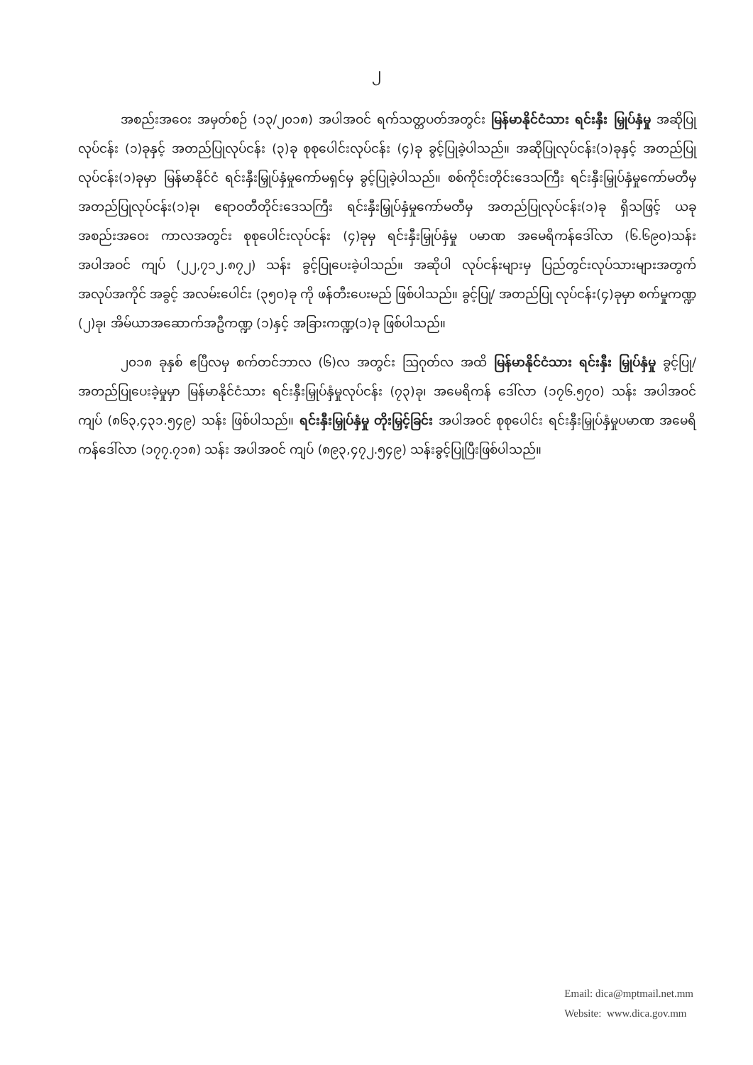၂
အစည်းအဝေး အမှတ်စဉ် (၁၃/၂၀၁၈) အပါအဝင် ရက်သတ္တပတ်အတွင်း မြန်မာနိုင်ငံသား ရင်းနှီး မြှုပ်နှံမှု အဆိုပြုလုပ်ငန်း (၁)ခုနှင့် အတည်ပြုလုပ်ငန်း (၃)ခု စုစုပေါင်းလုပ်ငန်း (၄)ခု ခွင့်ပြုခဲ့ပါသည်။ အဆိုပြုလုပ်ငန်း(၁)ခုနှင့် အတည်ပြုလုပ်ငန်း(၁)ခုမှာ မြန်မာနိုင်ငံ ရင်းနှီးမြှုပ်နှံမှုကော်မရှင်မှ ခွင့်ပြုခဲ့ပါသည်။ စစ်ကိုင်းတိုင်းဒေသကြီး ရင်းနှီးမြှုပ်နှံမှုကော်မတီမှ အတည်ပြုလုပ်ငန်း(၁)ခု၊ ဧရာဝတီတိုင်းဒေသကြီး ရင်းနှီးမြှုပ်နှံမှုကော်မတီမှ အတည်ပြုလုပ်ငန်း(၁)ခု ရှိသဖြင့် ယခု အစည်းအဝေး ကာလအတွင်း စုစုပေါင်းလုပ်ငန်း (၄)ခုမှ ရင်းနှီးမြှုပ်နှံမှု ပမာဏ အမေရိကန်ဒေါ်လာ (၆.၆၉၀)သန်း အပါအဝင် ကျပ် (၂၂,၇၁၂.၈၇၂) သန်း ခွင့်ပြုပေးခဲ့ပါသည်။ အဆိုပါ လုပ်ငန်းများမှ ပြည်တွင်းလုပ်သားများအတွက် အလုပ်အကိုင် အခွင့် အလမ်းပေါင်း (၃၅၀)ခု ကို ဖန်တီးပေးမည် ဖြစ်ပါသည်။ ခွင့်ပြု/ အတည်ပြု လုပ်ငန်း(၄)ခုမှာ စက်မှုကဏ္ဍ (၂)ခု၊ အိမ်ယာအဆောက်အဦကဏ္ဍ (၁)နှင့် အခြားကဏ္ဍ(၁)ခု ဖြစ်ပါသည်။
၂၀၁၈ ခုနှစ် ဧပြီလမှ စက်တင်ဘာလ (၆)လ အတွင်း ဩဂုတ်လ အထိ မြန်မာနိုင်ငံသား ရင်းနှီး မြှုပ်နှံမှု ခွင့်ပြု/ အတည်ပြုပေးခဲ့မှုမှာ မြန်မာနိုင်ငံသား ရင်းနှီးမြှုပ်နှံမှုလုပ်ငန်း (၇၃)ခု၊ အမေရိကန် ဒေါ်လာ (၁၇၆.၅၇၀) သန်း အပါအဝင် ကျပ် (၈၆၃,၄၃၁.၅၄၉) သန်း ဖြစ်ပါသည်။ ရင်းနှီးမြှုပ်နှံမှု တိုးမြှင့်ခြင်း အပါအဝင် စုစုပေါင်း ရင်းနှီးမြှုပ်နှံမှုပမာဏ အမေရိကန်ဒေါ်လာ (၁၇၇.၇၁၈) သန်း အပါအဝင် ကျပ် (၈၉၃,၄၇၂.၅၄၉) သန်းခွင့်ပြုပြီးဖြစ်ပါသည်။
Email: dica@mptmail.net.mm
Website: www.dica.gov.mm